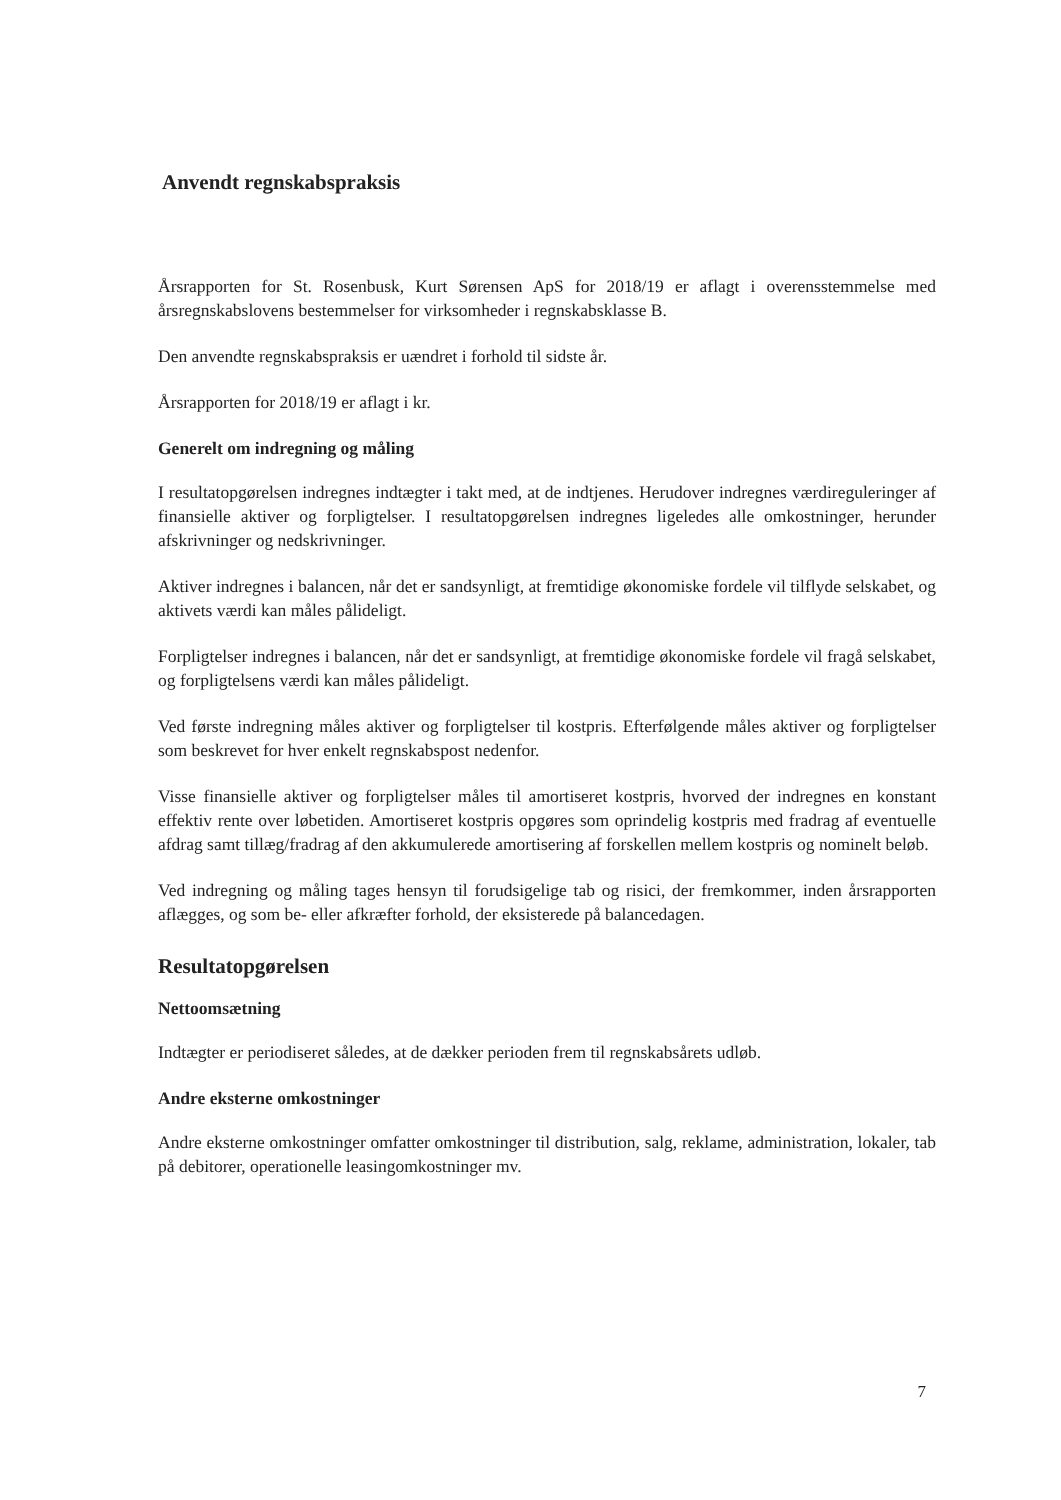Anvendt regnskabspraksis
Årsrapporten for St. Rosenbusk, Kurt Sørensen ApS for 2018/19 er aflagt i overensstemmelse med årsregnskabslovens bestemmelser for virksomheder i regnskabsklasse B.
Den anvendte regnskabspraksis er uændret i forhold til sidste år.
Årsrapporten for 2018/19 er aflagt i kr.
Generelt om indregning og måling
I resultatopgørelsen indregnes indtægter i takt med, at de indtjenes. Herudover indregnes værdireguleringer af finansielle aktiver og forpligtelser. I resultatopgørelsen indregnes ligeledes alle omkostninger, herunder afskrivninger og nedskrivninger.
Aktiver indregnes i balancen, når det er sandsynligt, at fremtidige økonomiske fordele vil tilflyde selskabet, og aktivets værdi kan måles pålideligt.
Forpligtelser indregnes i balancen, når det er sandsynligt, at fremtidige økonomiske fordele vil fragå selskabet, og forpligtelsens værdi kan måles pålideligt.
Ved første indregning måles aktiver og forpligtelser til kostpris. Efterfølgende måles aktiver og forpligtelser som beskrevet for hver enkelt regnskabspost nedenfor.
Visse finansielle aktiver og forpligtelser måles til amortiseret kostpris, hvorved der indregnes en konstant effektiv rente over løbetiden. Amortiseret kostpris opgøres som oprindelig kostpris med fradrag af eventuelle afdrag samt tillæg/fradrag af den akkumulerede amortisering af forskellen mellem kostpris og nominelt beløb.
Ved indregning og måling tages hensyn til forudsigelige tab og risici, der fremkommer, inden årsrapporten aflægges, og som be- eller afkræfter forhold, der eksisterede på balancedagen.
Resultatopgørelsen
Nettoomsætning
Indtægter er periodiseret således, at de dækker perioden frem til regnskabsårets udløb.
Andre eksterne omkostninger
Andre eksterne omkostninger omfatter omkostninger til distribution, salg, reklame, administration, lokaler, tab på debitorer, operationelle leasingomkostninger mv.
7